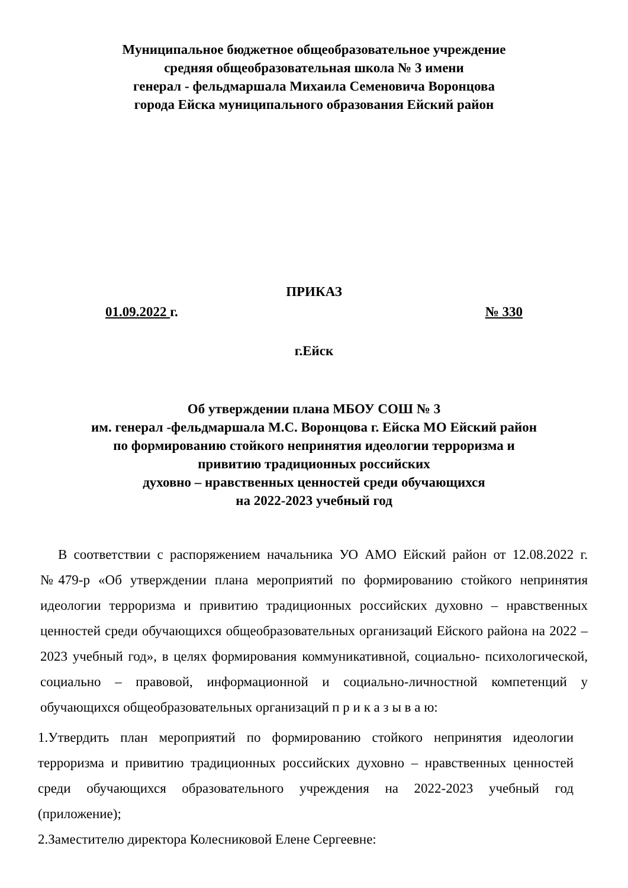Муниципальное бюджетное общеобразовательное учреждение
средняя общеобразовательная школа № 3 имени
генерал - фельдмаршала Михаила Семеновича Воронцова
города Ейска муниципального образования Ейский район
ПРИКАЗ
01.09.2022 г. № 330
г.Ейск
Об утверждении плана МБОУ СОШ № 3
им. генерал -фельдмаршала М.С. Воронцова г. Ейска МО Ейский район
по формированию стойкого непринятия идеологии терроризма и
привитию традиционных российских
духовно – нравственных ценностей среди обучающихся
на 2022-2023 учебный год
В соответствии с распоряжением начальника УО АМО Ейский район от 12.08.2022 г. №479-р «Об утверждении плана мероприятий по формированию стойкого непринятия идеологии терроризма и привитию традиционных российских духовно – нравственных ценностей среди обучающихся общеобразовательных организаций Ейского района на 2022 – 2023 учебный год», в целях формирования коммуникативной, социально- психологической, социально – правовой, информационной и социально-личностной компетенций у обучающихся общеобразовательных организаций п р и к а з ы в а ю:
1.Утвердить план мероприятий по формированию стойкого непринятия идеологии терроризма и привитию традиционных российских духовно – нравственных ценностей среди обучающихся образовательного учреждения на 2022-2023 учебный год (приложение);
2.Заместителю директора Колесниковой Елене Сергеевне: